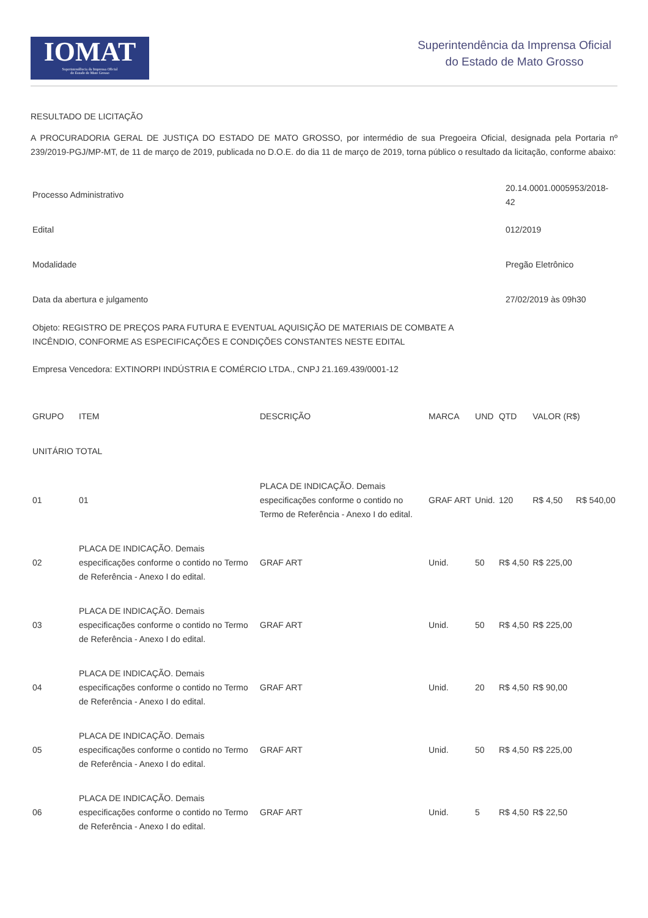IOMAT
Superintendência da Imprensa Oficial
do Estado de Mato Grosso
Superintendência da Imprensa Oficial
do Estado de Mato Grosso
RESULTADO DE LICITAÇÃO
A PROCURADORIA GERAL DE JUSTIÇA DO ESTADO DE MATO GROSSO, por intermédio de sua Pregoeira Oficial, designada pela Portaria nº 239/2019-PGJ/MP-MT, de 11 de março de 2019, publicada no D.O.E. do dia 11 de março de 2019, torna público o resultado da licitação, conforme abaixo:
| Processo Administrativo | 20.14.0001.0005953/2018-42 |
| Edital | 012/2019 |
| Modalidade | Pregão Eletrônico |
| Data da abertura e julgamento | 27/02/2019 às 09h30 |
| Objeto: REGISTRO DE PREÇOS PARA FUTURA E EVENTUAL AQUISIÇÃO DE MATERIAIS DE COMBATE A INCÊNDIO, CONFORME AS ESPECIFICAÇÕES E CONDIÇÕES CONSTANTES NESTE EDITAL | |
| Empresa Vencedora: EXTINORPI INDÚSTRIA E COMÉRCIO LTDA., CNPJ 21.169.439/0001-12 | |
| GRUPO | ITEM | DESCRIÇÃO | MARCA | UND | QTD | VALOR (R$) | |
| UNITÁRIO TOTAL | | | | | | | |
| 01 | 01 | PLACA DE INDICAÇÃO. Demais especificações conforme o contido no Termo de Referência - Anexo I do edital. | GRAF ART | Unid. | 120 | R$ 4,50 | R$ 540,00 |
| 02 | PLACA DE INDICAÇÃO. Demais especificações conforme o contido no Termo de Referência - Anexo I do edital. | GRAF ART | Unid. | 50 | R$ 4,50 | R$ 225,00 | |
| 03 | PLACA DE INDICAÇÃO. Demais especificações conforme o contido no Termo de Referência - Anexo I do edital. | GRAF ART | Unid. | 50 | R$ 4,50 | R$ 225,00 | |
| 04 | PLACA DE INDICAÇÃO. Demais especificações conforme o contido no Termo de Referência - Anexo I do edital. | GRAF ART | Unid. | 20 | R$ 4,50 | R$ 90,00 | |
| 05 | PLACA DE INDICAÇÃO. Demais especificações conforme o contido no Termo de Referência - Anexo I do edital. | GRAF ART | Unid. | 50 | R$ 4,50 | R$ 225,00 | |
| 06 | PLACA DE INDICAÇÃO. Demais especificações conforme o contido no Termo de Referência - Anexo I do edital. | GRAF ART | Unid. | 5 | R$ 4,50 | R$ 22,50 | |